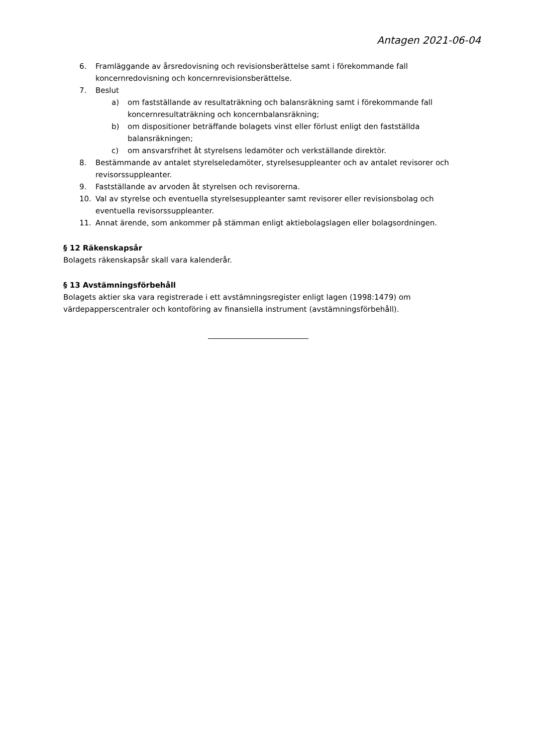Antagen 2021-06-04
6. Framläggande av årsredovisning och revisionsberättelse samt i förekommande fall koncernredovisning och koncernrevisionsberättelse.
7. Beslut
a) om fastställande av resultaträkning och balansräkning samt i förekommande fall koncernresultaträkning och koncernbalansräkning;
b) om dispositioner beträffande bolagets vinst eller förlust enligt den fastställda balansräkningen;
c) om ansvarsfrihet åt styrelsens ledamöter och verkställande direktör.
8. Bestämmande av antalet styrelseledamöter, styrelsesuppleanter och av antalet revisorer och revisorssuppleanter.
9. Fastställande av arvoden åt styrelsen och revisorerna.
10. Val av styrelse och eventuella styrelsesuppleanter samt revisorer eller revisionsbolag och eventuella revisorssuppleanter.
11. Annat ärende, som ankommer på stämman enligt aktiebolagslagen eller bolagsordningen.
§ 12 Räkenskapsår
Bolagets räkenskapsår skall vara kalenderår.
§ 13 Avstämningsförbehåll
Bolagets aktier ska vara registrerade i ett avstämningsregister enligt lagen (1998:1479) om värdepapperscentraler och kontoföring av finansiella instrument (avstämningsförbehåll).